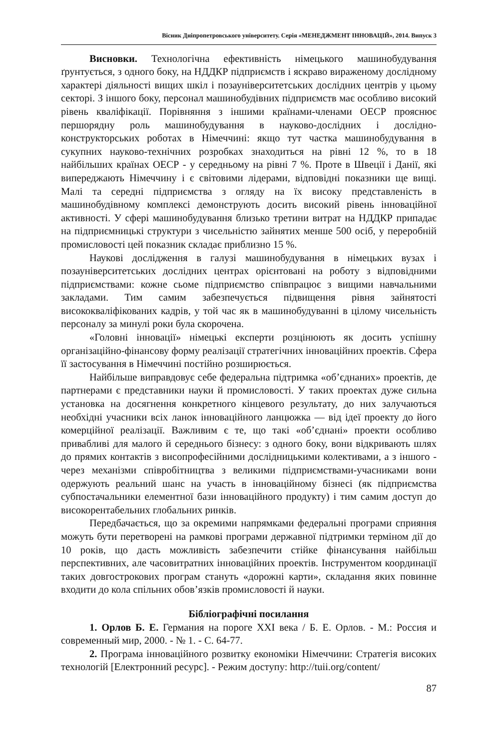Вісник Дніпропетровського університету. Серія «МЕНЕДЖМЕНТ ІННОВАЦІЙ», 2014. Випуск 3
Висновки. Технологічна ефективність німецького машинобудування ґрунтується, з одного боку, на НДДКР підприємств і яскраво вираженому дослідному характері діяльності вищих шкіл і позауніверситетських дослідних центрів у цьому секторі. З іншого боку, персонал машинобудівних підприємств має особливо високий рівень кваліфікації. Порівняння з іншими країнами-членами ОЕСР прояснює першорядну роль машинобудування в науково-дослідних і дослідно-конструкторських роботах в Німеччині: якщо тут частка машинобудування в сукупних науково-технічних розробках знаходиться на рівні 12 %, то в 18 найбільших країнах ОЕСР - у середньому на рівні 7 %. Проте в Швеції і Данії, які випереджають Німеччину і є світовими лідерами, відповідні показники ще вищі. Малі та середні підприємства з огляду на їх високу представленість в машинобудівному комплексі демонструють досить високий рівень інноваційної активності. У сфері машинобудування близько третини витрат на НДДКР припадає на підприємницькі структури з чисельністю зайнятих менше 500 осіб, у переробній промисловості цей показник складає приблизно 15 %.
Наукові дослідження в галузі машинобудування в німецьких вузах і позауніверситетських дослідних центрах орієнтовані на роботу з відповідними підприємствами: кожне сьоме підприємство співпрацює з вищими навчальними закладами. Тим самим забезпечується підвищення рівня зайнятості висококваліфікованих кадрів, у той час як в машинобудуванні в цілому чисельність персоналу за минулі роки була скорочена.
«Головні інновації» німецькі експерти розцінюють як досить успішну організаційно-фінансову форму реалізації стратегічних інноваційних проектів. Сфера її застосування в Німеччині постійно розширюється.
Найбільше виправдовує себе федеральна підтримка «об’єднаних» проектів, де партнерами є представники науки й промисловості. У таких проектах дуже сильна установка на досягнення конкретного кінцевого результату, до них залучаються необхідні учасники всіх ланок інноваційного ланцюжка — від ідеї проекту до його комерційної реалізації. Важливим є те, що такі «об’єднані» проекти особливо привабливі для малого й середнього бізнесу: з одного боку, вони відкривають шлях до прямих контактів з висопрофесійними дослідницькими колективами, а з іншого - через механізми співробітництва з великими підприємствами-учасниками вони одержують реальний шанс на участь в інноваційному бізнесі (як підприємства субпостачальники елементної бази інноваційного продукту) і тим самим доступ до високорентабельних глобальних ринків.
Передбачається, що за окремими напрямками федеральні програми сприяння можуть бути перетворені на рамкові програми державної підтримки терміном дії до 10 років, що дасть можливість забезпечити стійке фінансування найбільш перспективних, але часовитратних інноваційних проектів. Інструментом координації таких довгострокових програм стануть «дорожні карти», складання яких повинне входити до кола спільних обов’язків промисловості й науки.
Бібліографічні посилання
1. Орлов Б. Е. Германия на пороге XXI века / Б. Е. Орлов. - М.: Россия и современный мир, 2000. - № 1. - С. 64-77.
2. Програма інноваційного розвитку економіки Німеччини: Стратегія високих технологій [Електронний ресурс]. - Режим доступу: http://tuii.org/content/
87